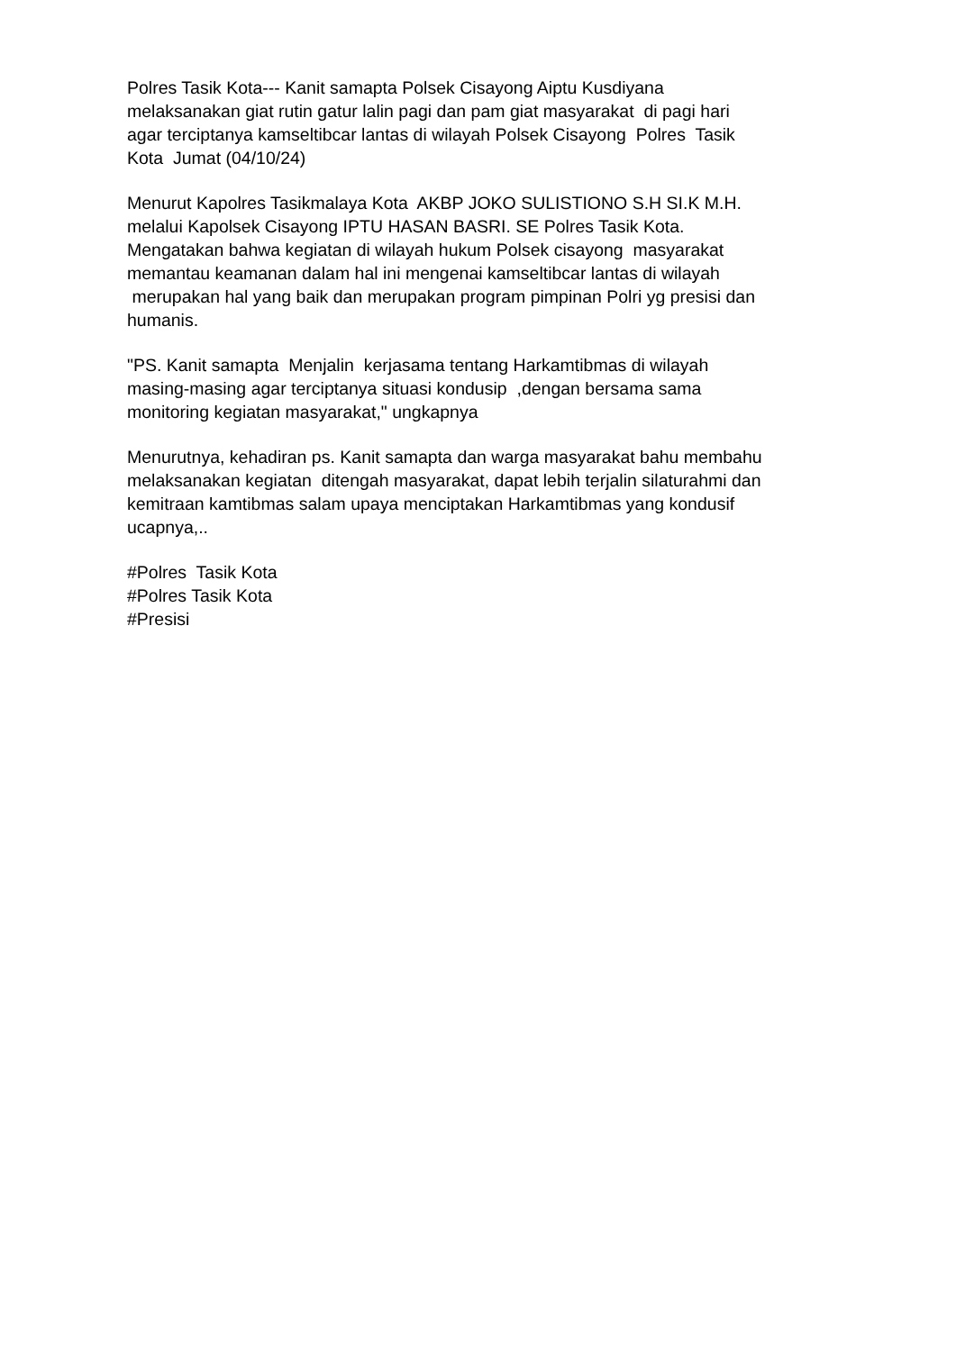Polres Tasik Kota--- Kanit samapta Polsek Cisayong Aiptu Kusdiyana
melaksanakan giat rutin gatur lalin pagi dan pam giat masyarakat di pagi hari
agar terciptanya kamseltibcar lantas di wilayah Polsek Cisayong Polres Tasik
Kota Jumat (04/10/24)
Menurut Kapolres Tasikmalaya Kota AKBP JOKO SULISTIONO S.H SI.K M.H.
melalui Kapolsek Cisayong IPTU HASAN BASRI. SE Polres Tasik Kota.
Mengatakan bahwa kegiatan di wilayah hukum Polsek cisayong masyarakat
memantau keamanan dalam hal ini mengenai kamseltibcar lantas di wilayah
merupakan hal yang baik dan merupakan program pimpinan Polri yg presisi dan
humanis.
"PS. Kanit samapta Menjalin kerjasama tentang Harkamtibmas di wilayah
masing-masing agar terciptanya situasi kondusip ,dengan bersama sama
monitoring kegiatan masyarakat," ungkapnya
Menurutnya, kehadiran ps. Kanit samapta dan warga masyarakat bahu membahu
melaksanakan kegiatan ditengah masyarakat, dapat lebih terjalin silaturahmi dan
kemitraan kamtibmas salam upaya menciptakan Harkamtibmas yang kondusif
ucapnya,..
#Polres Tasik Kota
#Polres Tasik Kota
#Presisi